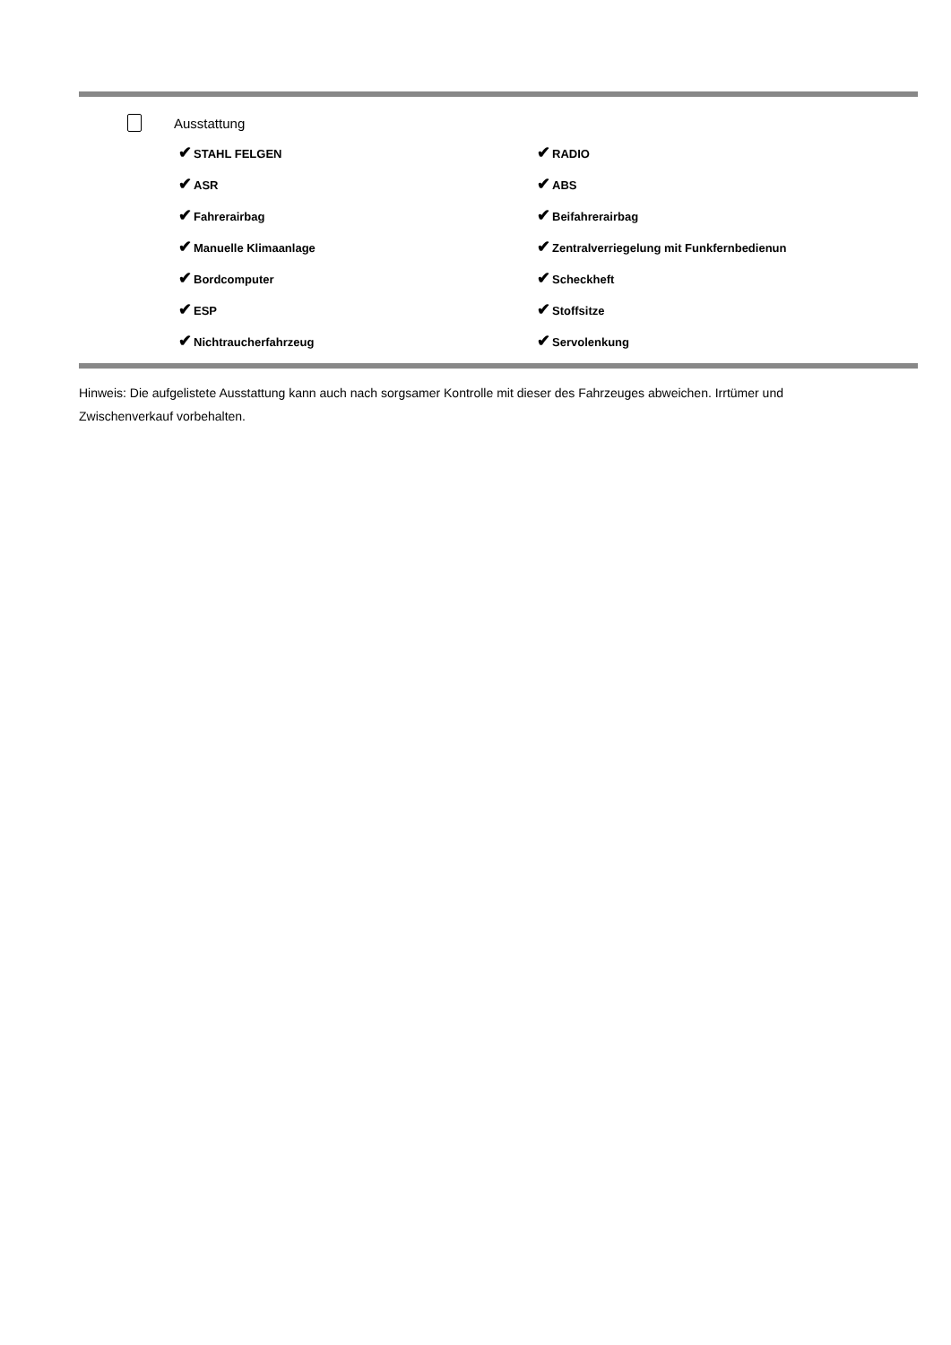Ausstattung
| ✔ STAHL FELGEN | ✔ RADIO |
| ✔ ASR | ✔ ABS |
| ✔ Fahrerairbag | ✔ Beifahrerairbag |
| ✔ Manuelle Klimaanlage | ✔ Zentralverriegelung mit Funkfernbedienun |
| ✔ Bordcomputer | ✔ Scheckheft |
| ✔ ESP | ✔ Stoffsitze |
| ✔ Nichtraucherfahrzeug | ✔ Servolenkung |
Hinweis: Die aufgelistete Ausstattung kann auch nach sorgsamer Kontrolle mit dieser des Fahrzeuges abweichen. Irrtümer und Zwischenverkauf vorbehalten.